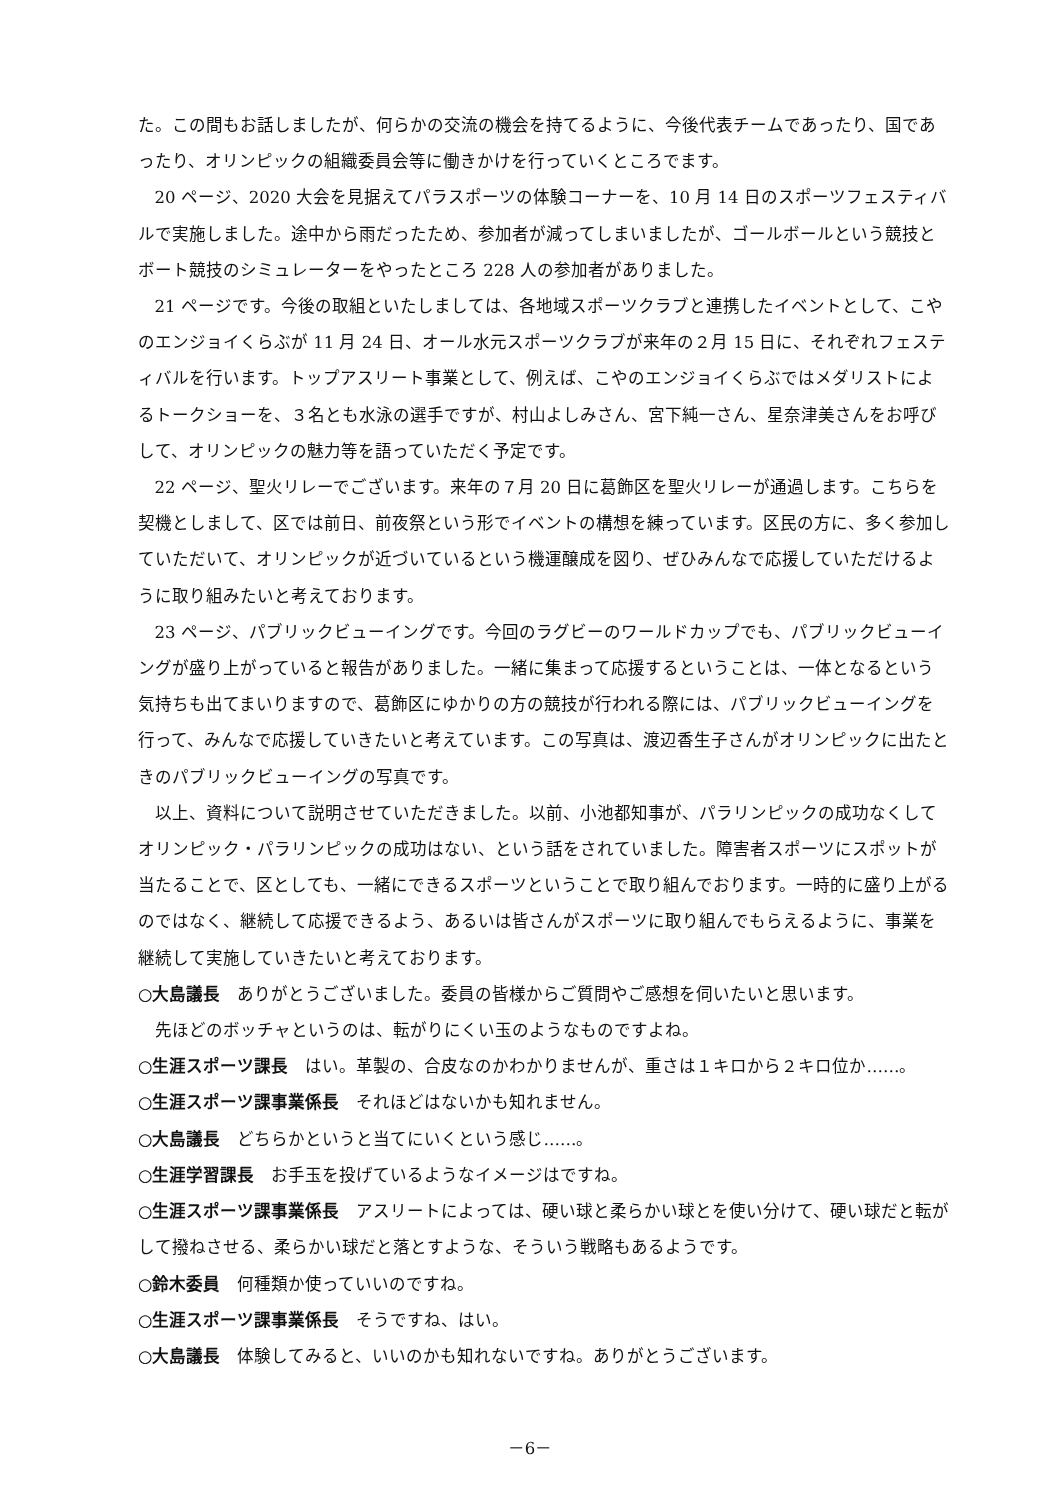た。この間もお話しましたが、何らかの交流の機会を持てるように、今後代表チームであったり、国であったり、オリンピックの組織委員会等に働きかけを行っていくところでます。
20 ページ、2020 大会を見据えてパラスポーツの体験コーナーを、10 月 14 日のスポーツフェスティバルで実施しました。途中から雨だったため、参加者が減ってしまいましたが、ゴールボールという競技とボート競技のシミュレーターをやったところ 228 人の参加者がありました。
21 ページです。今後の取組といたしましては、各地域スポーツクラブと連携したイベントとして、こやのエンジョイくらぶが 11 月 24 日、オール水元スポーツクラブが来年の２月 15 日に、それぞれフェスティバルを行います。トップアスリート事業として、例えば、こやのエンジョイくらぶではメダリストによるトークショーを、３名とも水泳の選手ですが、村山よしみさん、宮下純一さん、星奈津美さんをお呼びして、オリンピックの魅力等を語っていただく予定です。
22 ページ、聖火リレーでございます。来年の７月 20 日に葛飾区を聖火リレーが通過します。こちらを契機としまして、区では前日、前夜祭という形でイベントの構想を練っています。区民の方に、多く参加していただいて、オリンピックが近づいているという機運醸成を図り、ぜひみんなで応援していただけるように取り組みたいと考えております。
23 ページ、パブリックビューイングです。今回のラグビーのワールドカップでも、パブリックビューイングが盛り上がっていると報告がありました。一緒に集まって応援するということは、一体となるという気持ちも出てまいりますので、葛飾区にゆかりの方の競技が行われる際には、パブリックビューイングを行って、みんなで応援していきたいと考えています。この写真は、渡辺香生子さんがオリンピックに出たときのパブリックビューイングの写真です。
以上、資料について説明させていただきました。以前、小池都知事が、パラリンピックの成功なくしてオリンピック・パラリンピックの成功はない、という話をされていました。障害者スポーツにスポットが当たることで、区としても、一緒にできるスポーツということで取り組んでおります。一時的に盛り上がるのではなく、継続して応援できるよう、あるいは皆さんがスポーツに取り組んでもらえるように、事業を継続して実施していきたいと考えております。
○大島議長　ありがとうございました。委員の皆様からご質問やご感想を伺いたいと思います。
先ほどのボッチャというのは、転がりにくい玉のようなものですよね。
○生涯スポーツ課長　はい。革製の、合皮なのかわかりませんが、重さは１キロから２キロ位か……。
○生涯スポーツ課事業係長　それほどはないかも知れません。
○大島議長　どちらかというと当てにいくという感じ……。
○生涯学習課長　お手玉を投げているようなイメージはですね。
○生涯スポーツ課事業係長　アスリートによっては、硬い球と柔らかい球とを使い分けて、硬い球だと転がして撥ねさせる、柔らかい球だと落とすような、そういう戦略もあるようです。
○鈴木委員　何種類か使っていいのですね。
○生涯スポーツ課事業係長　そうですね、はい。
○大島議長　体験してみると、いいのかも知れないですね。ありがとうございます。
－6－